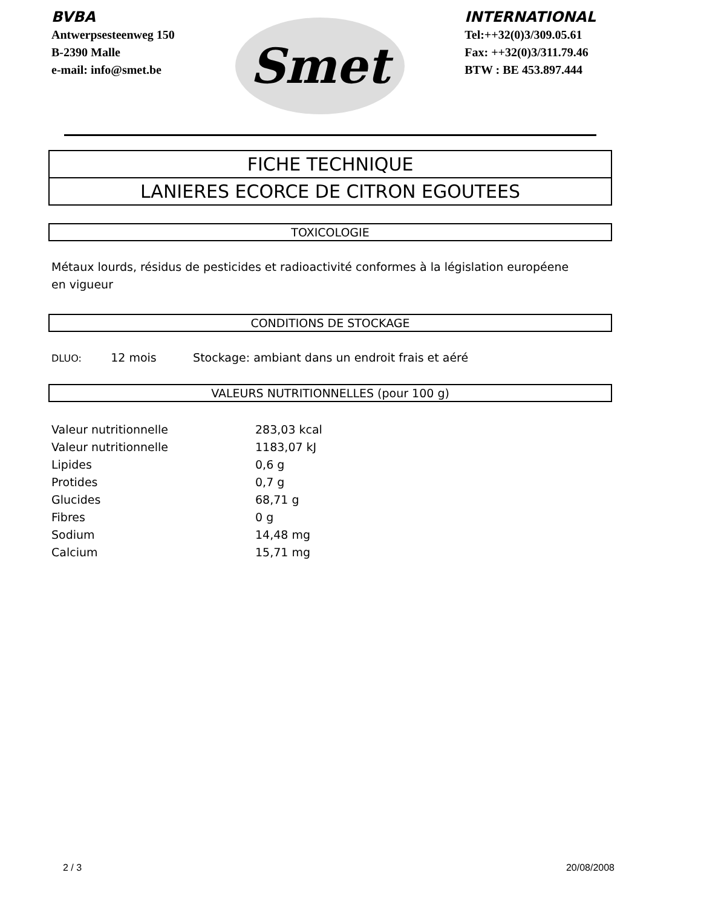BVBA
Antwerpsesteenweg 150
B-2390 Malle
e-mail: info@smet.be
Smet
INTERNATIONAL
Tel:++32(0)3/309.05.61
Fax: ++32(0)3/311.79.46
BTW : BE 453.897.444
FICHE TECHNIQUE
LANIERES ECORCE DE CITRON EGOUTEES
TOXICOLOGIE
Métaux lourds, résidus de pesticides et radioactivité conformes à la législation européene
en vigueur
CONDITIONS DE STOCKAGE
DLUO: 12 mois Stockage: ambiant dans un endroit frais et aéré
VALEURS NUTRITIONNELLES (pour 100 g)
| Valeur nutritionnelle | 283,03 kcal |
| Valeur nutritionnelle | 1183,07 kJ |
| Lipides | 0,6 g |
| Protides | 0,7 g |
| Glucides | 68,71 g |
| Fibres | 0 g |
| Sodium | 14,48 mg |
| Calcium | 15,71 mg |
2 / 3 20/08/2008